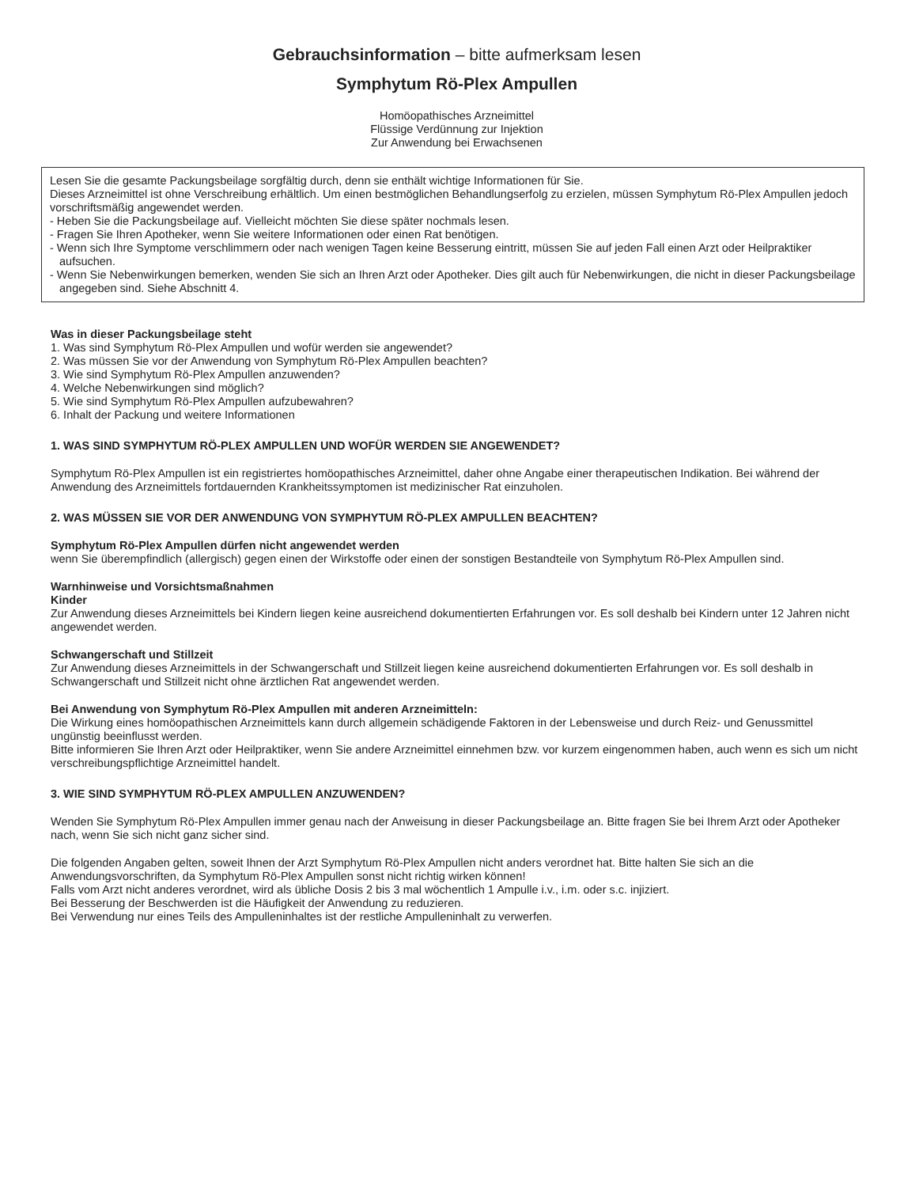Gebrauchsinformation – bitte aufmerksam lesen
Symphytum Rö-Plex Ampullen
Homöopathisches Arzneimittel
Flüssige Verdünnung zur Injektion
Zur Anwendung bei Erwachsenen
Lesen Sie die gesamte Packungsbeilage sorgfältig durch, denn sie enthält wichtige Informationen für Sie.
Dieses Arzneimittel ist ohne Verschreibung erhältlich. Um einen bestmöglichen Behandlungserfolg zu erzielen, müssen Symphytum Rö-Plex Ampullen jedoch vorschriftsmäßig angewendet werden.
- Heben Sie die Packungsbeilage auf. Vielleicht möchten Sie diese später nochmals lesen.
- Fragen Sie Ihren Apotheker, wenn Sie weitere Informationen oder einen Rat benötigen.
- Wenn sich Ihre Symptome verschlimmern oder nach wenigen Tagen keine Besserung eintritt, müssen Sie auf jeden Fall einen Arzt oder Heilpraktiker aufsuchen.
- Wenn Sie Nebenwirkungen bemerken, wenden Sie sich an Ihren Arzt oder Apotheker. Dies gilt auch für Nebenwirkungen, die nicht in dieser Packungsbeilage angegeben sind. Siehe Abschnitt 4.
Was in dieser Packungsbeilage steht
1. Was sind Symphytum Rö-Plex Ampullen und wofür werden sie angewendet?
2. Was müssen Sie vor der Anwendung von Symphytum Rö-Plex Ampullen beachten?
3. Wie sind Symphytum Rö-Plex Ampullen anzuwenden?
4. Welche Nebenwirkungen sind möglich?
5. Wie sind Symphytum Rö-Plex Ampullen aufzubewahren?
6. Inhalt der Packung und weitere Informationen
1. WAS SIND SYMPHYTUM RÖ-PLEX AMPULLEN UND WOFÜR WERDEN SIE ANGEWENDET?
Symphytum Rö-Plex Ampullen ist ein registriertes homöopathisches Arzneimittel, daher ohne Angabe einer therapeutischen Indikation. Bei während der Anwendung des Arzneimittels fortdauernden Krankheitssymptomen ist medizinischer Rat einzuholen.
2. WAS MÜSSEN SIE VOR DER ANWENDUNG VON SYMPHYTUM RÖ-PLEX AMPULLEN BEACHTEN?
Symphytum Rö-Plex Ampullen dürfen nicht angewendet werden
wenn Sie überempfindlich (allergisch) gegen einen der Wirkstoffe oder einen der sonstigen Bestandteile von Symphytum Rö-Plex Ampullen sind.
Warnhinweise und Vorsichtsmaßnahmen
Kinder
Zur Anwendung dieses Arzneimittels bei Kindern liegen keine ausreichend dokumentierten Erfahrungen vor. Es soll deshalb bei Kindern unter 12 Jahren nicht angewendet werden.
Schwangerschaft und Stillzeit
Zur Anwendung dieses Arzneimittels in der Schwangerschaft und Stillzeit liegen keine ausreichend dokumentierten Erfahrungen vor. Es soll deshalb in Schwangerschaft und Stillzeit nicht ohne ärztlichen Rat angewendet werden.
Bei Anwendung von Symphytum Rö-Plex Ampullen mit anderen Arzneimitteln:
Die Wirkung eines homöopathischen Arzneimittels kann durch allgemein schädigende Faktoren in der Lebensweise und durch Reiz- und Genussmittel ungünstig beeinflusst werden.
Bitte informieren Sie Ihren Arzt oder Heilpraktiker, wenn Sie andere Arzneimittel einnehmen bzw. vor kurzem eingenommen haben, auch wenn es sich um nicht verschreibungspflichtige Arzneimittel handelt.
3. WIE SIND SYMPHYTUM RÖ-PLEX AMPULLEN ANZUWENDEN?
Wenden Sie Symphytum Rö-Plex Ampullen immer genau nach der Anweisung in dieser Packungsbeilage an. Bitte fragen Sie bei Ihrem Arzt oder Apotheker nach, wenn Sie sich nicht ganz sicher sind.
Die folgenden Angaben gelten, soweit Ihnen der Arzt Symphytum Rö-Plex Ampullen nicht anders verordnet hat. Bitte halten Sie sich an die Anwendungsvorschriften, da Symphytum Rö-Plex Ampullen sonst nicht richtig wirken können!
Falls vom Arzt nicht anderes verordnet, wird als übliche Dosis 2 bis 3 mal wöchentlich 1 Ampulle i.v., i.m. oder s.c. injiziert.
Bei Besserung der Beschwerden ist die Häufigkeit der Anwendung zu reduzieren.
Bei Verwendung nur eines Teils des Ampulleninhaltes ist der restliche Ampulleninhalt zu verwerfen.